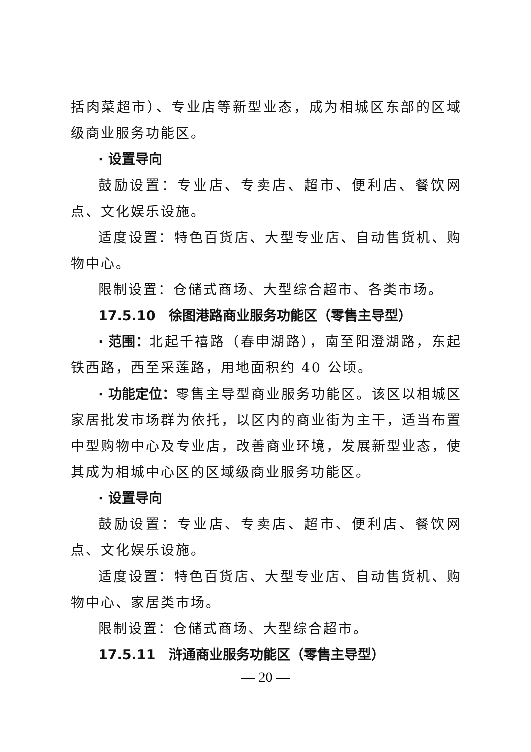括肉菜超市）、专业店等新型业态，成为相城区东部的区域级商业服务功能区。
· 设置导向
鼓励设置：专业店、专卖店、超市、便利店、餐饮网点、文化娱乐设施。
适度设置：特色百货店、大型专业店、自动售货机、购物中心。
限制设置：仓储式商场、大型综合超市、各类市场。
17.5.10　徐图港路商业服务功能区（零售主导型）
· 范围：北起千禧路（春申湖路），南至阳澄湖路，东起铁西路，西至采莲路，用地面积约 40 公顷。
· 功能定位：零售主导型商业服务功能区。该区以相城区家居批发市场群为依托，以区内的商业街为主干，适当布置中型购物中心及专业店，改善商业环境，发展新型业态，使其成为相城中心区的区域级商业服务功能区。
· 设置导向
鼓励设置：专业店、专卖店、超市、便利店、餐饮网点、文化娱乐设施。
适度设置：特色百货店、大型专业店、自动售货机、购物中心、家居类市场。
限制设置：仓储式商场、大型综合超市。
17.5.11　浒通商业服务功能区（零售主导型）
— 20 —